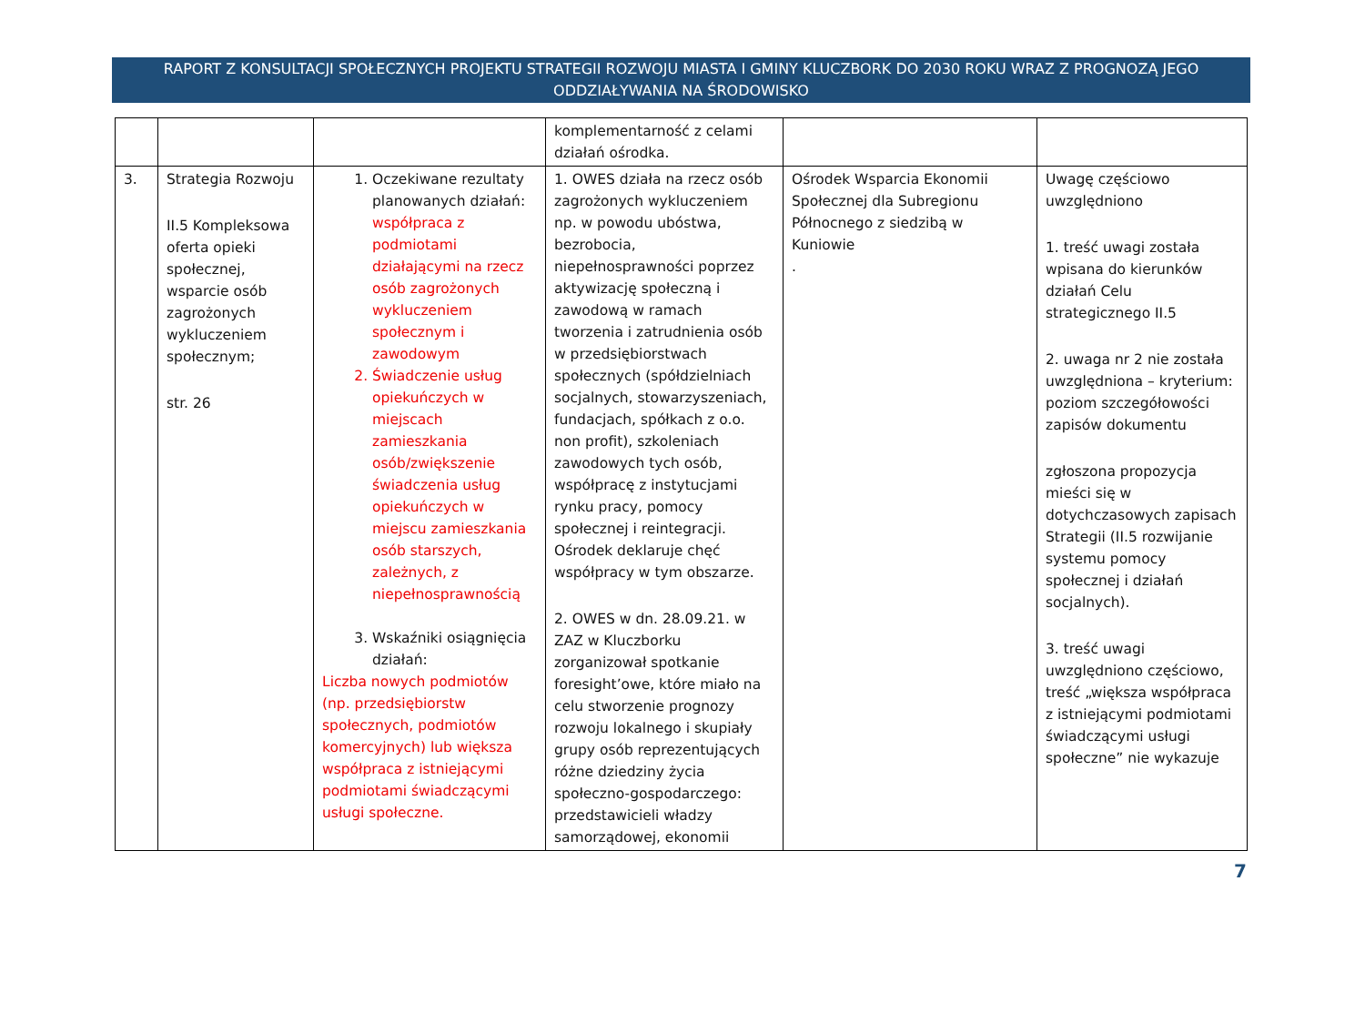RAPORT Z KONSULTACJI SPOŁECZNYCH PROJEKTU STRATEGII ROZWOJU MIASTA I GMINY KLUCZBORK DO 2030 ROKU WRAZ Z PROGNOZĄ JEGO ODDZIAŁYWANIA NA ŚRODOWISKO
| | | | komplementarność z celami działań ośrodka. | | |
| 3. | Strategia Rozwoju II.5 Kompleksowa oferta opieki społecznej, wsparcie osób zagrożonych wykluczeniem społecznym; str. 26 | 1. Oczekiwane rezultaty planowanych działań: współpraca z podmiotami działającymi na rzecz osób zagrożonych wykluczeniem społecznym i zawodowym 2. Świadczenie usług opiekuńczych w miejscach zamieszkania osób/zwiększenie świadczenia usług opiekuńczych w miejscu zamieszkania osób starszych, zależnych, z niepełnosprawnością 3. Wskaźniki osiągnięcia działań: Liczba nowych podmiotów (np. przedsiębiorstw społecznych, podmiotów komercyjnych) lub większa współpraca z istniejącymi podmiotami świadczącymi usługi społeczne. | 1. OWES działa na rzecz osób zagrożonych wykluczeniem np. w powodu ubóstwa, bezrobocia, niepełnosprawności poprzez aktywizację społeczną i zawodową w ramach tworzenia i zatrudnienia osób w przedsiębiorstwach społecznych (spółdzielniach socjalnych, stowarzyszeniach, fundacjach, spółkach z o.o. non profit), szkoleniach zawodowych tych osób, współpracę z instytucjami rynku pracy, pomocy społecznej i reintegracji. Ośrodek deklaruje chęć współpracy w tym obszarze. 2. OWES w dn. 28.09.21. w ZAZ w Kluczborku zorganizował spotkanie foresight’owe, które miało na celu stworzenie prognozy rozwoju lokalnego i skupiały grupy osób reprezentujących różne dziedziny życia społeczno-gospodarczego: przedstawicieli władzy samorządowej, ekonomii | Ośrodek Wsparcia Ekonomii Społecznej dla Subregionu Północnego z siedzibą w Kuniowie . | Uwagę częściowo uwzględniono 1. treść uwagi została wpisana do kierunków działań Celu strategicznego II.5 2. uwaga nr 2 nie została uwzględniona – kryterium: poziom szczegółowości zapisów dokumentu zgłoszona propozycja mieści się w dotychczasowych zapisach Strategii (II.5 rozwijanie systemu pomocy społecznej i działań socjalnych). 3. treść uwagi uwzględniono częściowo, treść „większa współpraca z istniejącymi podmiotami świadczącymi usługi społeczne” nie wykazuje |
7